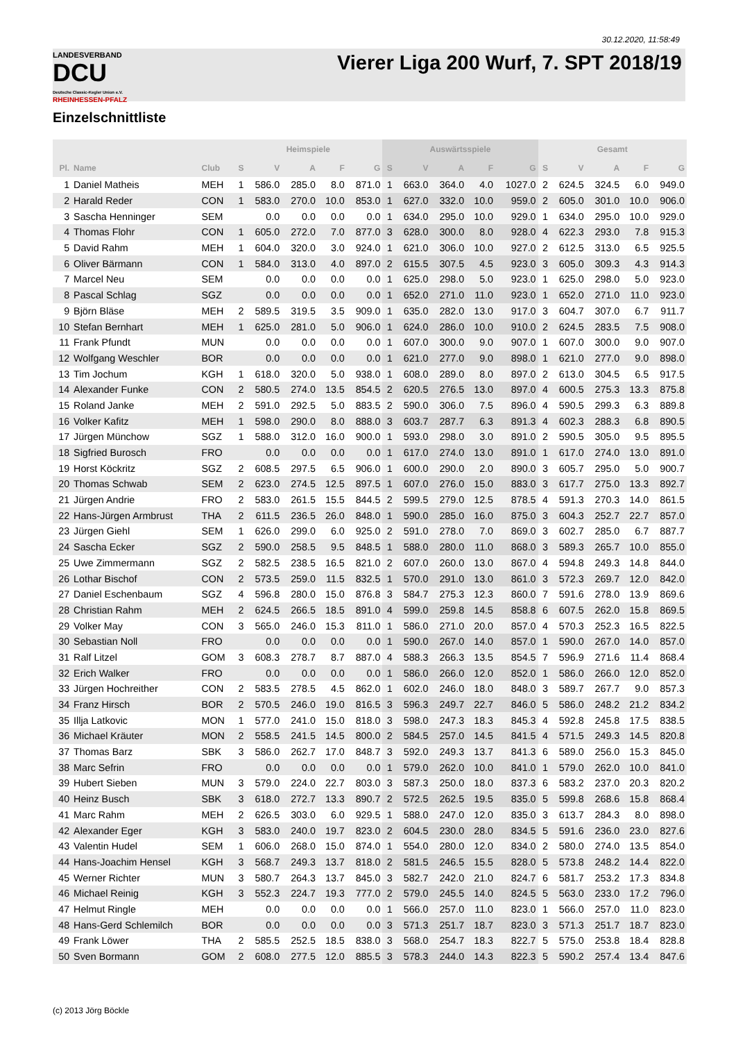30.12.2020, 11:58:49
LANDESVERBAND
DCU
Deutsche Classic-Kegler Union e.V.
RHEINHESSEN-PFALZ
Vierer Liga 200 Wurf, 7. SPT 2018/19
Einzelschnittliste
| | | | Heimspiele | | | | | Auswärtsspiele | | | | | Gesamt | | | | |
| --- | --- | --- | --- | --- | --- | --- | --- | --- | --- | --- | --- | --- | --- | --- | --- | --- | --- |
| Pl. | Name | Club | S | V | A | F | G | S | V | A | F | G | S | V | A | F | G |
| 1 | Daniel Matheis | MEH | 1 | 586.0 | 285.0 | 8.0 | 871.0 | 1 | 663.0 | 364.0 | 4.0 | 1027.0 | 2 | 624.5 | 324.5 | 6.0 | 949.0 |
| 2 | Harald Reder | CON | 1 | 583.0 | 270.0 | 10.0 | 853.0 | 1 | 627.0 | 332.0 | 10.0 | 959.0 | 2 | 605.0 | 301.0 | 10.0 | 906.0 |
| 3 | Sascha Henninger | SEM | | 0.0 | 0.0 | 0.0 | 0.0 | 1 | 634.0 | 295.0 | 10.0 | 929.0 | 1 | 634.0 | 295.0 | 10.0 | 929.0 |
| 4 | Thomas Flohr | CON | 1 | 605.0 | 272.0 | 7.0 | 877.0 | 3 | 628.0 | 300.0 | 8.0 | 928.0 | 4 | 622.3 | 293.0 | 7.8 | 915.3 |
| 5 | David Rahm | MEH | 1 | 604.0 | 320.0 | 3.0 | 924.0 | 1 | 621.0 | 306.0 | 10.0 | 927.0 | 2 | 612.5 | 313.0 | 6.5 | 925.5 |
| 6 | Oliver Bärmann | CON | 1 | 584.0 | 313.0 | 4.0 | 897.0 | 2 | 615.5 | 307.5 | 4.5 | 923.0 | 3 | 605.0 | 309.3 | 4.3 | 914.3 |
| 7 | Marcel Neu | SEM | | 0.0 | 0.0 | 0.0 | 0.0 | 1 | 625.0 | 298.0 | 5.0 | 923.0 | 1 | 625.0 | 298.0 | 5.0 | 923.0 |
| 8 | Pascal Schlag | SGZ | | 0.0 | 0.0 | 0.0 | 0.0 | 1 | 652.0 | 271.0 | 11.0 | 923.0 | 1 | 652.0 | 271.0 | 11.0 | 923.0 |
| 9 | Björn Bläse | MEH | 2 | 589.5 | 319.5 | 3.5 | 909.0 | 1 | 635.0 | 282.0 | 13.0 | 917.0 | 3 | 604.7 | 307.0 | 6.7 | 911.7 |
| 10 | Stefan Bernhart | MEH | 1 | 625.0 | 281.0 | 5.0 | 906.0 | 1 | 624.0 | 286.0 | 10.0 | 910.0 | 2 | 624.5 | 283.5 | 7.5 | 908.0 |
| 11 | Frank Pfundt | MUN | | 0.0 | 0.0 | 0.0 | 0.0 | 1 | 607.0 | 300.0 | 9.0 | 907.0 | 1 | 607.0 | 300.0 | 9.0 | 907.0 |
| 12 | Wolfgang Weschler | BOR | | 0.0 | 0.0 | 0.0 | 0.0 | 1 | 621.0 | 277.0 | 9.0 | 898.0 | 1 | 621.0 | 277.0 | 9.0 | 898.0 |
| 13 | Tim Jochum | KGH | 1 | 618.0 | 320.0 | 5.0 | 938.0 | 1 | 608.0 | 289.0 | 8.0 | 897.0 | 2 | 613.0 | 304.5 | 6.5 | 917.5 |
| 14 | Alexander Funke | CON | 2 | 580.5 | 274.0 | 13.5 | 854.5 | 2 | 620.5 | 276.5 | 13.0 | 897.0 | 4 | 600.5 | 275.3 | 13.3 | 875.8 |
| 15 | Roland Janke | MEH | 2 | 591.0 | 292.5 | 5.0 | 883.5 | 2 | 590.0 | 306.0 | 7.5 | 896.0 | 4 | 590.5 | 299.3 | 6.3 | 889.8 |
| 16 | Volker Kafitz | MEH | 1 | 598.0 | 290.0 | 8.0 | 888.0 | 3 | 603.7 | 287.7 | 6.3 | 891.3 | 4 | 602.3 | 288.3 | 6.8 | 890.5 |
| 17 | Jürgen Münchow | SGZ | 1 | 588.0 | 312.0 | 16.0 | 900.0 | 1 | 593.0 | 298.0 | 3.0 | 891.0 | 2 | 590.5 | 305.0 | 9.5 | 895.5 |
| 18 | Sigfried Burosch | FRO | | 0.0 | 0.0 | 0.0 | 0.0 | 1 | 617.0 | 274.0 | 13.0 | 891.0 | 1 | 617.0 | 274.0 | 13.0 | 891.0 |
| 19 | Horst Köckritz | SGZ | 2 | 608.5 | 297.5 | 6.5 | 906.0 | 1 | 600.0 | 290.0 | 2.0 | 890.0 | 3 | 605.7 | 295.0 | 5.0 | 900.7 |
| 20 | Thomas Schwab | SEM | 2 | 623.0 | 274.5 | 12.5 | 897.5 | 1 | 607.0 | 276.0 | 15.0 | 883.0 | 3 | 617.7 | 275.0 | 13.3 | 892.7 |
| 21 | Jürgen Andrie | FRO | 2 | 583.0 | 261.5 | 15.5 | 844.5 | 2 | 599.5 | 279.0 | 12.5 | 878.5 | 4 | 591.3 | 270.3 | 14.0 | 861.5 |
| 22 | Hans-Jürgen Armbrust | THA | 2 | 611.5 | 236.5 | 26.0 | 848.0 | 1 | 590.0 | 285.0 | 16.0 | 875.0 | 3 | 604.3 | 252.7 | 22.7 | 857.0 |
| 23 | Jürgen Giehl | SEM | 1 | 626.0 | 299.0 | 6.0 | 925.0 | 2 | 591.0 | 278.0 | 7.0 | 869.0 | 3 | 602.7 | 285.0 | 6.7 | 887.7 |
| 24 | Sascha Ecker | SGZ | 2 | 590.0 | 258.5 | 9.5 | 848.5 | 1 | 588.0 | 280.0 | 11.0 | 868.0 | 3 | 589.3 | 265.7 | 10.0 | 855.0 |
| 25 | Uwe Zimmermann | SGZ | 2 | 582.5 | 238.5 | 16.5 | 821.0 | 2 | 607.0 | 260.0 | 13.0 | 867.0 | 4 | 594.8 | 249.3 | 14.8 | 844.0 |
| 26 | Lothar Bischof | CON | 2 | 573.5 | 259.0 | 11.5 | 832.5 | 1 | 570.0 | 291.0 | 13.0 | 861.0 | 3 | 572.3 | 269.7 | 12.0 | 842.0 |
| 27 | Daniel Eschenbaum | SGZ | 4 | 596.8 | 280.0 | 15.0 | 876.8 | 3 | 584.7 | 275.3 | 12.3 | 860.0 | 7 | 591.6 | 278.0 | 13.9 | 869.6 |
| 28 | Christian Rahm | MEH | 2 | 624.5 | 266.5 | 18.5 | 891.0 | 4 | 599.0 | 259.8 | 14.5 | 858.8 | 6 | 607.5 | 262.0 | 15.8 | 869.5 |
| 29 | Volker May | CON | 3 | 565.0 | 246.0 | 15.3 | 811.0 | 1 | 586.0 | 271.0 | 20.0 | 857.0 | 4 | 570.3 | 252.3 | 16.5 | 822.5 |
| 30 | Sebastian Noll | FRO | | 0.0 | 0.0 | 0.0 | 0.0 | 1 | 590.0 | 267.0 | 14.0 | 857.0 | 1 | 590.0 | 267.0 | 14.0 | 857.0 |
| 31 | Ralf Litzel | GOM | 3 | 608.3 | 278.7 | 8.7 | 887.0 | 4 | 588.3 | 266.3 | 13.5 | 854.5 | 7 | 596.9 | 271.6 | 11.4 | 868.4 |
| 32 | Erich Walker | FRO | | 0.0 | 0.0 | 0.0 | 0.0 | 1 | 586.0 | 266.0 | 12.0 | 852.0 | 1 | 586.0 | 266.0 | 12.0 | 852.0 |
| 33 | Jürgen Hochreither | CON | 2 | 583.5 | 278.5 | 4.5 | 862.0 | 1 | 602.0 | 246.0 | 18.0 | 848.0 | 3 | 589.7 | 267.7 | 9.0 | 857.3 |
| 34 | Franz Hirsch | BOR | 2 | 570.5 | 246.0 | 19.0 | 816.5 | 3 | 596.3 | 249.7 | 22.7 | 846.0 | 5 | 586.0 | 248.2 | 21.2 | 834.2 |
| 35 | Illja Latkovic | MON | 1 | 577.0 | 241.0 | 15.0 | 818.0 | 3 | 598.0 | 247.3 | 18.3 | 845.3 | 4 | 592.8 | 245.8 | 17.5 | 838.5 |
| 36 | Michael Kräuter | MON | 2 | 558.5 | 241.5 | 14.5 | 800.0 | 2 | 584.5 | 257.0 | 14.5 | 841.5 | 4 | 571.5 | 249.3 | 14.5 | 820.8 |
| 37 | Thomas Barz | SBK | 3 | 586.0 | 262.7 | 17.0 | 848.7 | 3 | 592.0 | 249.3 | 13.7 | 841.3 | 6 | 589.0 | 256.0 | 15.3 | 845.0 |
| 38 | Marc Sefrin | FRO | | 0.0 | 0.0 | 0.0 | 0.0 | 1 | 579.0 | 262.0 | 10.0 | 841.0 | 1 | 579.0 | 262.0 | 10.0 | 841.0 |
| 39 | Hubert Sieben | MUN | 3 | 579.0 | 224.0 | 22.7 | 803.0 | 3 | 587.3 | 250.0 | 18.0 | 837.3 | 6 | 583.2 | 237.0 | 20.3 | 820.2 |
| 40 | Heinz Busch | SBK | 3 | 618.0 | 272.7 | 13.3 | 890.7 | 2 | 572.5 | 262.5 | 19.5 | 835.0 | 5 | 599.8 | 268.6 | 15.8 | 868.4 |
| 41 | Marc Rahm | MEH | 2 | 626.5 | 303.0 | 6.0 | 929.5 | 1 | 588.0 | 247.0 | 12.0 | 835.0 | 3 | 613.7 | 284.3 | 8.0 | 898.0 |
| 42 | Alexander Eger | KGH | 3 | 583.0 | 240.0 | 19.7 | 823.0 | 2 | 604.5 | 230.0 | 28.0 | 834.5 | 5 | 591.6 | 236.0 | 23.0 | 827.6 |
| 43 | Valentin Hudel | SEM | 1 | 606.0 | 268.0 | 15.0 | 874.0 | 1 | 554.0 | 280.0 | 12.0 | 834.0 | 2 | 580.0 | 274.0 | 13.5 | 854.0 |
| 44 | Hans-Joachim Hensel | KGH | 3 | 568.7 | 249.3 | 13.7 | 818.0 | 2 | 581.5 | 246.5 | 15.5 | 828.0 | 5 | 573.8 | 248.2 | 14.4 | 822.0 |
| 45 | Werner Richter | MUN | 3 | 580.7 | 264.3 | 13.7 | 845.0 | 3 | 582.7 | 242.0 | 21.0 | 824.7 | 6 | 581.7 | 253.2 | 17.3 | 834.8 |
| 46 | Michael Reinig | KGH | 3 | 552.3 | 224.7 | 19.3 | 777.0 | 2 | 579.0 | 245.5 | 14.0 | 824.5 | 5 | 563.0 | 233.0 | 17.2 | 796.0 |
| 47 | Helmut Ringle | MEH | | 0.0 | 0.0 | 0.0 | 0.0 | 1 | 566.0 | 257.0 | 11.0 | 823.0 | 1 | 566.0 | 257.0 | 11.0 | 823.0 |
| 48 | Hans-Gerd Schlemilch | BOR | | 0.0 | 0.0 | 0.0 | 0.0 | 3 | 571.3 | 251.7 | 18.7 | 823.0 | 3 | 571.3 | 251.7 | 18.7 | 823.0 |
| 49 | Frank Löwer | THA | 2 | 585.5 | 252.5 | 18.5 | 838.0 | 3 | 568.0 | 254.7 | 18.3 | 822.7 | 5 | 575.0 | 253.8 | 18.4 | 828.8 |
| 50 | Sven Bormann | GOM | 2 | 608.0 | 277.5 | 12.0 | 885.5 | 3 | 578.3 | 244.0 | 14.3 | 822.3 | 5 | 590.2 | 257.4 | 13.4 | 847.6 |
(c) 2013 Jörg Böckle